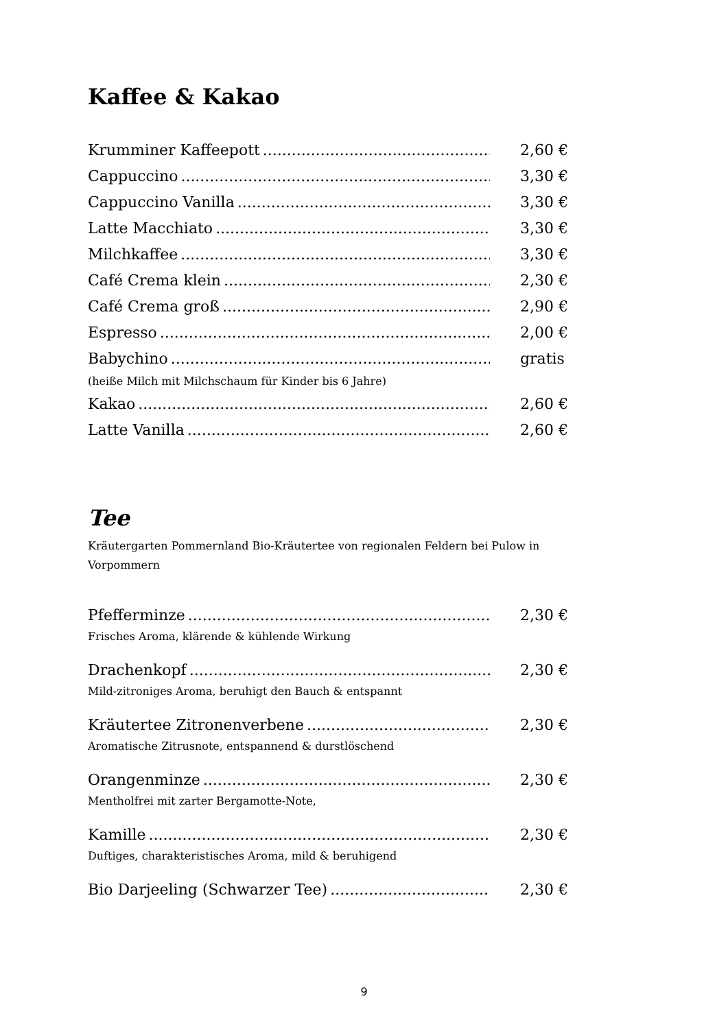Kaffee & Kakao
Krumminer Kaffeepott 2,60 €
Cappuccino 3,30 €
Cappuccino Vanilla 3,30 €
Latte Macchiato 3,30 €
Milchkaffee 3,30 €
Café Crema klein 2,30 €
Café Crema groß 2,90 €
Espresso 2,00 €
Babychino gratis
(heiße Milch mit Milchschaum für Kinder bis 6 Jahre)
Kakao 2,60 €
Latte Vanilla 2,60 €
Tee
Kräutergarten Pommernland Bio-Kräutertee von regionalen Feldern bei Pulow in Vorpommern
Pfefferminze 2,30 €
Frisches Aroma, klärende & kühlende Wirkung
Drachenkopf 2,30 €
Mild-zitroniges Aroma, beruhigt den Bauch & entspannt
Kräutertee Zitronenverbene 2,30 €
Aromatische Zitrusnote, entspannend & durstlöschend
Orangenminze 2,30 €
Mentholfrei mit zarter Bergamotte-Note,
Kamille 2,30 €
Duftiges, charakteristisches Aroma, mild & beruhigend
Bio Darjeeling (Schwarzer Tee) 2,30 €
9